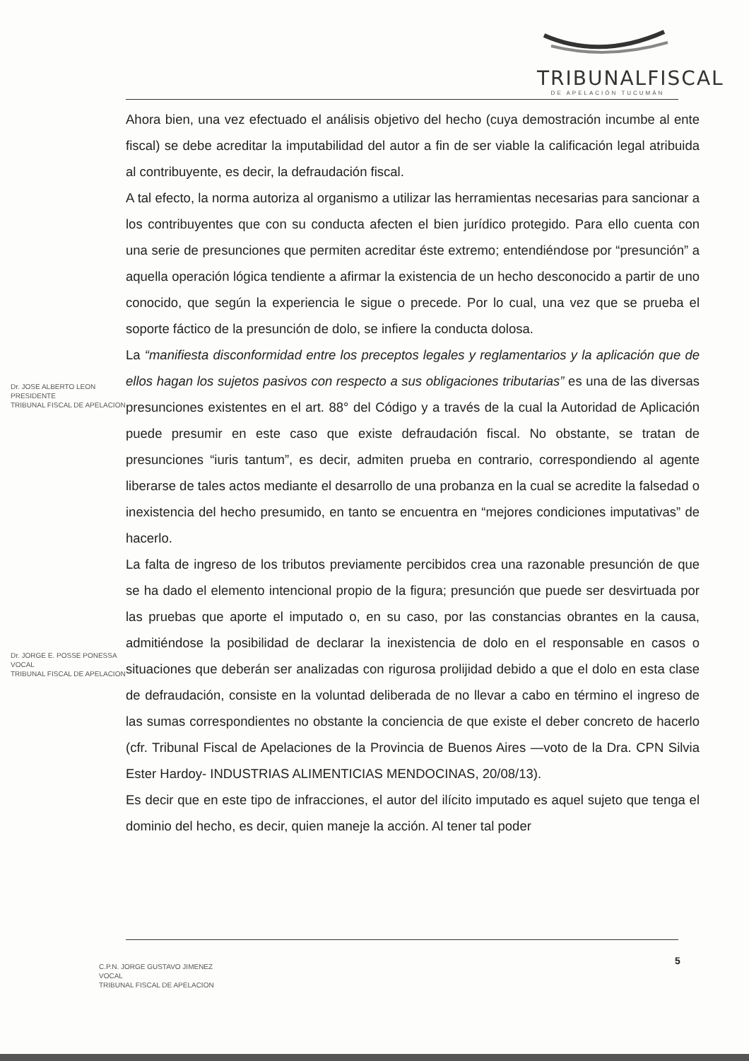TRIBUNALFISCAL
DE APELACIÓN TUCUMÁN
Ahora bien, una vez efectuado el análisis objetivo del hecho (cuya demostración incumbe al ente fiscal) se debe acreditar la imputabilidad del autor a fin de ser viable la calificación legal atribuida al contribuyente, es decir, la defraudación fiscal.
A tal efecto, la norma autoriza al organismo a utilizar las herramientas necesarias para sancionar a los contribuyentes que con su conducta afecten el bien jurídico protegido. Para ello cuenta con una serie de presunciones que permiten acreditar éste extremo; entendiéndose por “presunción” a aquella operación lógica tendiente a afirmar la existencia de un hecho desconocido a partir de uno conocido, que según la experiencia le sigue o precede. Por lo cual, una vez que se prueba el soporte fáctico de la presunción de dolo, se infiere la conducta dolosa.
La “manifiesta disconformidad entre los preceptos legales y reglamentarios y la aplicación que de ellos hagan los sujetos pasivos con respecto a sus obligaciones tributarias” es una de las diversas presunciones existentes en el art. 88° del Código y a través de la cual la Autoridad de Aplicación puede presumir en este caso que existe defraudación fiscal. No obstante, se tratan de presunciones “iuris tantum”, es decir, admiten prueba en contrario, correspondiendo al agente liberarse de tales actos mediante el desarrollo de una probanza en la cual se acredite la falsedad o inexistencia del hecho presumido, en tanto se encuentra en “mejores condiciones imputativas” de hacerlo.
La falta de ingreso de los tributos previamente percibidos crea una razonable presunción de que se ha dado el elemento intencional propio de la figura; presunción que puede ser desvirtuada por las pruebas que aporte el imputado o, en su caso, por las constancias obrantes en la causa, admitiéndose la posibilidad de declarar la inexistencia de dolo en el responsable en casos o situaciones que deberán ser analizadas con rigurosa prolijidad debido a que el dolo en esta clase de defraudación, consiste en la voluntad deliberada de no llevar a cabo en término el ingreso de las sumas correspondientes no obstante la conciencia de que existe el deber concreto de hacerlo (cfr. Tribunal Fiscal de Apelaciones de la Provincia de Buenos Aires —voto de la Dra. CPN Silvia Ester Hardoy- INDUSTRIAS ALIMENTICIAS MENDOCINAS, 20/08/13).
Es decir que en este tipo de infracciones, el autor del ilícito imputado es aquel sujeto que tenga el dominio del hecho, es decir, quien maneje la acción. Al tener tal poder
Dr. JOSE ALBERTO LEON
PRESIDENTE
TRIBUNAL FISCAL DE APELACION
Dr. JORGE E. POSSE PONESSA
VOCAL
TRIBUNAL FISCAL DE APELACION
5
C.P.N. JORGE GUSTAVO JIMENEZ
VOCAL
TRIBUNAL FISCAL DE APELACION